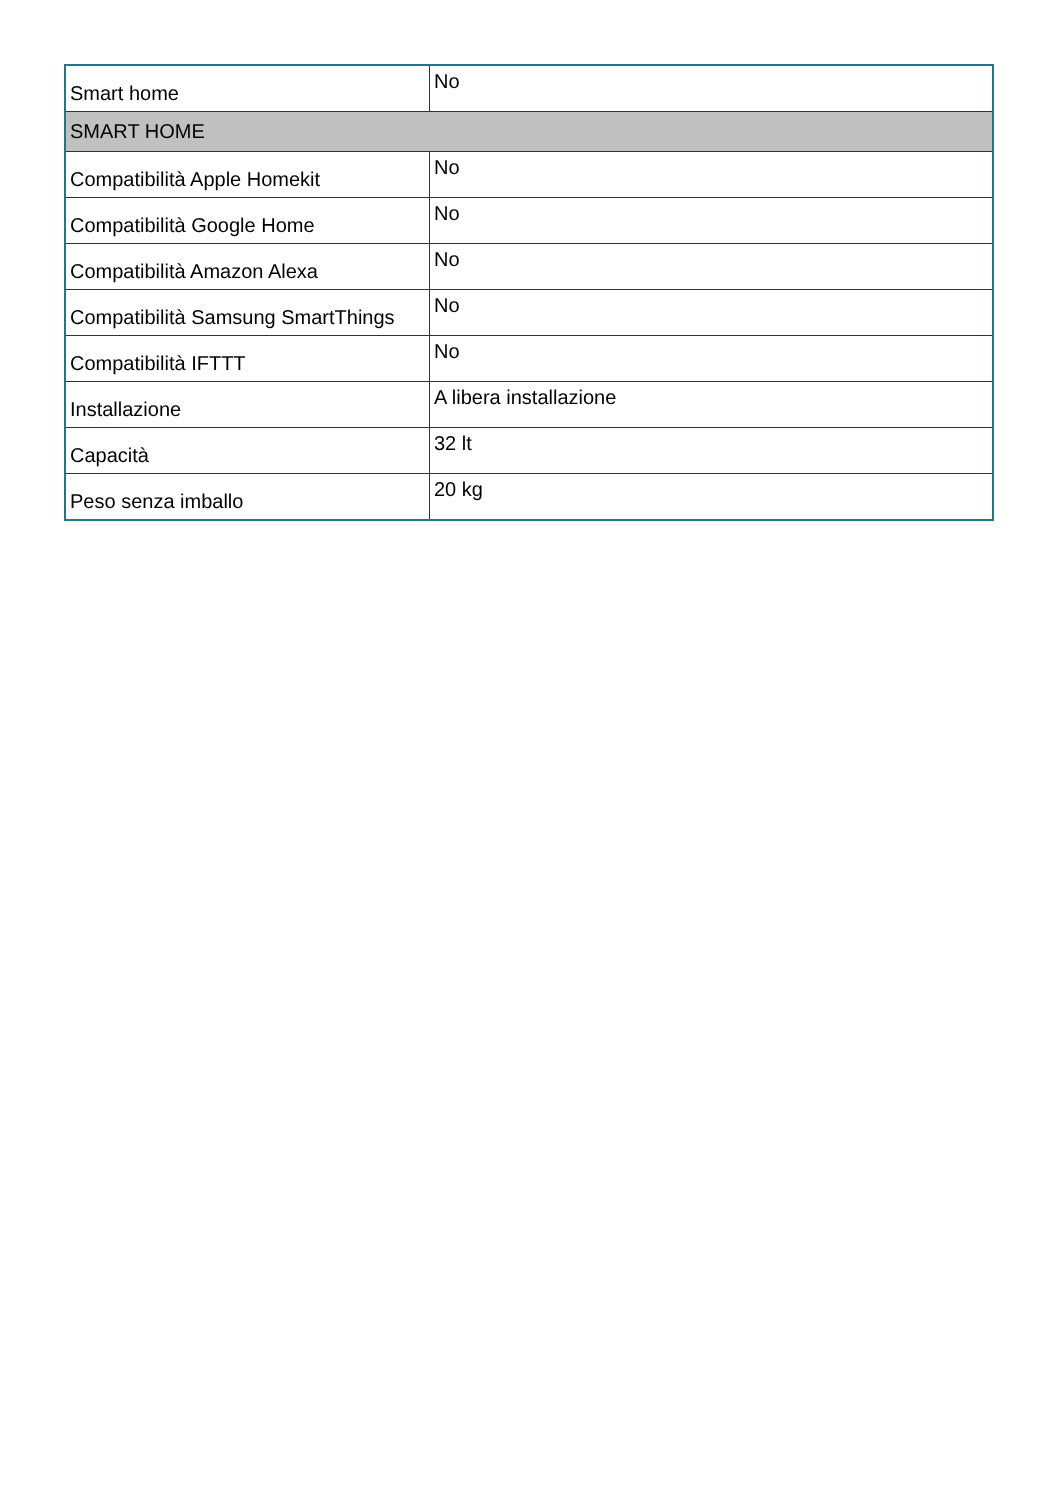| Smart home | No |
| SMART HOME | |
| Compatibilità Apple Homekit | No |
| Compatibilità Google Home | No |
| Compatibilità Amazon Alexa | No |
| Compatibilità Samsung SmartThings | No |
| Compatibilità IFTTT | No |
| Installazione | A libera installazione |
| Capacità | 32 lt |
| Peso senza imballo | 20 kg |